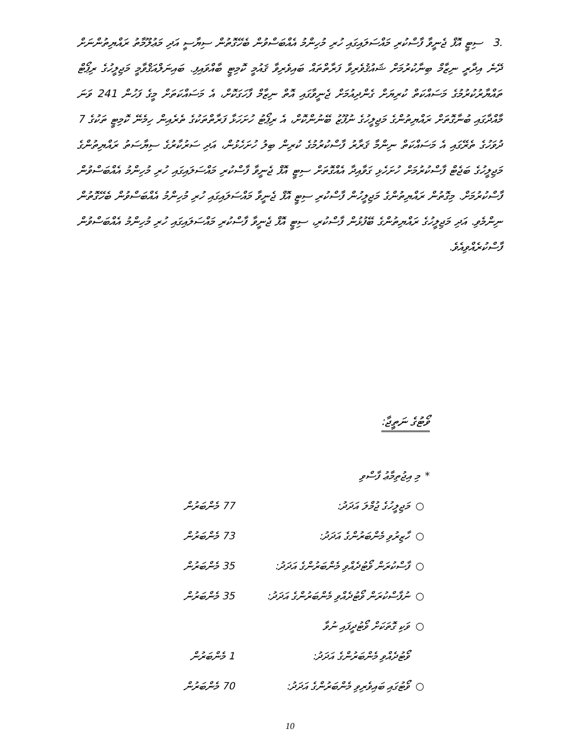.3ސިޓީ އޮފް ޖެނީވާ ފާސްކުރި މައްސަލައިގައި ހުރި މުހިންމު އެއްބަސްވުން ބެހޭގޮތުން ސިޔާސީ އަދި މަޢުލޫމާތު ރައްޔިތުންނަށް ދޭނެ އިދާރީ ނިޒާމް ބިނާކުރުމަށް ޝައުޤުވެރިވާ ފަރާތްތައް ބައިވެރިވާ ޤައުމީ ކޮމިޓީ ބާއްވައިފި. ބައިނަލްއަޤްވާމީ މަޖިލީހުގެ ރިޕޯޓް ތައްޔާރުކުރުމުގެ މަސައްކަތް ކުރިޔަށް ގެންދިއުމަށް ޖެނީވާގައި އޮތް ނިޒާމް ފާހަގަކޮށް، އެ މަސައްކަތަށް މީގެ ފަހުން 241 ވަނަ މާއްދާގައި ބުނާގޮތަށް ރައްޔިތުންގެ މަޖިލީހުގެ ނުފޫޒު ބޭނުންކޮށް، އެ ރިޕޯޓު ހުށަހަޅާ ފަރާތްތަކުގެ ތެރެއިން ހިމެނޭ ކޮމިޓީ ތަކުގެ 7 ދުވަހުގެ ތެރޭގައި އެ މަސައްކަތް ނިންމާ ޤަރާރު ފާސްކުރުމުގެ ކުރިން ބިލު ހުށަހެޅުން، އަދި ސަރުކާރުގެ ސިޔާސަތު ރައްޔިތުންގެ މަޖިލީހުގެ ބަޖެޓް ފާސްކުރުމަށް ހުށަހެޅި ގަވާއިދާ އެއްގޮތަށް ސިޓީ އޮފް ޖެނީވާ ފާސްކުރި މައްސަލައިގައި ހުރި މުހިންމު އެއްބަސްވުން ފާސްކުރުމަށް. މިގޮތުން ރައްޔިތުންގެ މަޖިލީހުން ފާސްކުރި ސިޓީ އޮފް ޖެނީވާ މައްސަލައިގައި ހުރި މުހިންމު އެއްބަސްވުން ބެހޭގޮތުން ނިންމެވި. އަދި މަޖިލީހުގެ ރައްޔިތުންގެ ބޭފުޅުން ފާސްކުރި، ސިޓީ އޮފް ޖެނީވާ ފާސްކުރި މައްސަލައިގައި ހުރި މުހިންމު އެއްބަސްވުން ފާސްކުރެއްވިއެވެ.
ވޯޓުގެ ނަތީޖާ:
* މި އިޖުތިމާޢު ފާސްވި
○ މަޖިލީހުގެ ޖުމްލަ އަދަދު: 77 މެންބަރުން
○ ހާޒިރުވި މެންބަރުންގެ އަދަދު: 73 މެންބަރުން
○ ފާސްކުރަން ވޯޓުދެއްވި މެންބަރުންގެ އަދަދު: 35 މެންބަރުން
○ ނުފާސްކުރަން ވޯޓުދެއްވި މެންބަރުންގެ އަދަދު: 35 މެންބަރުން
○ ވަކި ގޮތަކަށް ވޯޓުދީފައި ނުވާ
ވޯޓުދެއްވި މެންބަރުންގެ އަދަދު: 1 މެންބަރުން
○ ވޯޓުގައި ބައިވެރިވި މެންބަރުންގެ އަދަދު: 70 މެންބަރުން
10